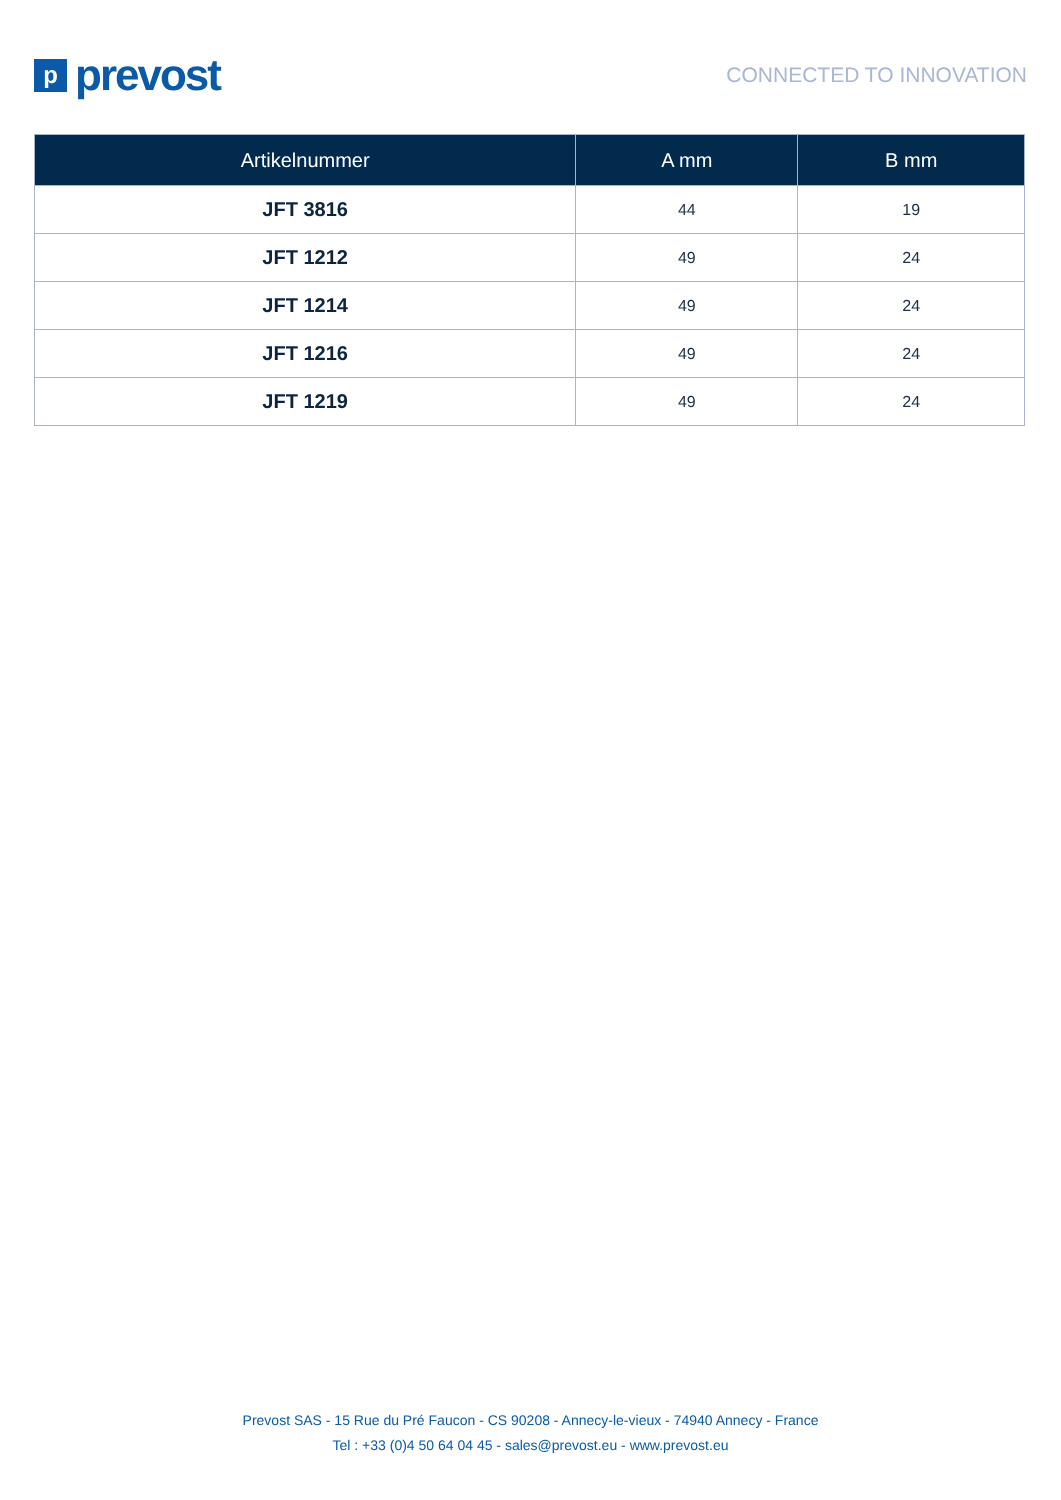pprevost
CONNECTED TO INNOVATION
| Artikelnummer | A mm | B mm |
| --- | --- | --- |
| JFT 3816 | 44 | 19 |
| JFT 1212 | 49 | 24 |
| JFT 1214 | 49 | 24 |
| JFT 1216 | 49 | 24 |
| JFT 1219 | 49 | 24 |
Prevost SAS - 15 Rue du Pré Faucon - CS 90208 - Annecy-le-vieux - 74940 Annecy - France
Tel : +33 (0)4 50 64 04 45 - sales@prevost.eu - www.prevost.eu